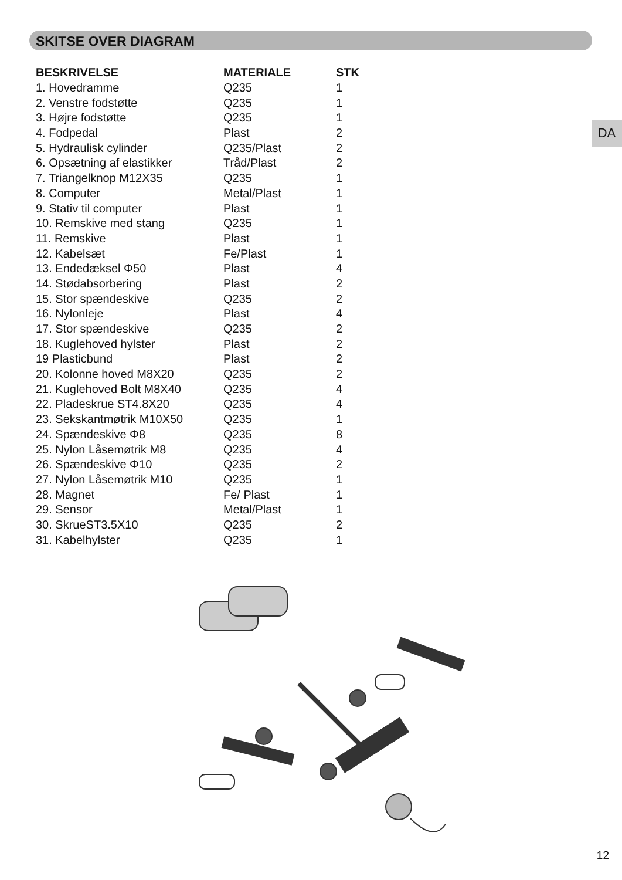SKITSE OVER DIAGRAM
DA
| BESKRIVELSE | MATERIALE | STK |
| --- | --- | --- |
| 1. Hovedramme | Q235 | 1 |
| 2. Venstre fodstøtte | Q235 | 1 |
| 3. Højre fodstøtte | Q235 | 1 |
| 4. Fodpedal | Plast | 2 |
| 5. Hydraulisk cylinder | Q235/Plast | 2 |
| 6. Opsætning af elastikker | Tråd/Plast | 2 |
| 7. Triangelknop M12X35 | Q235 | 1 |
| 8. Computer | Metal/Plast | 1 |
| 9. Stativ til computer | Plast | 1 |
| 10. Remskive med stang | Q235 | 1 |
| 11. Remskive | Plast | 1 |
| 12. Kabelsæt | Fe/Plast | 1 |
| 13. Endedæksel Φ50 | Plast | 4 |
| 14. Stødabsorbering | Plast | 2 |
| 15. Stor spændeskive | Q235 | 2 |
| 16. Nylonleje | Plast | 4 |
| 17. Stor spændeskive | Q235 | 2 |
| 18. Kuglehoved hylster | Plast | 2 |
| 19 Plasticbund | Plast | 2 |
| 20. Kolonne hoved M8X20 | Q235 | 2 |
| 21. Kuglehoved Bolt M8X40 | Q235 | 4 |
| 22. Pladeskrue ST4.8X20 | Q235 | 4 |
| 23. Sekskantmøtrik M10X50 | Q235 | 1 |
| 24. Spændeskive Φ8 | Q235 | 8 |
| 25. Nylon Låsemøtrik M8 | Q235 | 4 |
| 26. Spændeskive Φ10 | Q235 | 2 |
| 27. Nylon Låsemøtrik M10 | Q235 | 1 |
| 28. Magnet | Fe/ Plast | 1 |
| 29. Sensor | Metal/Plast | 1 |
| 30. SkrueST3.5X10 | Q235 | 2 |
| 31. Kabelhylster | Q235 | 1 |
12